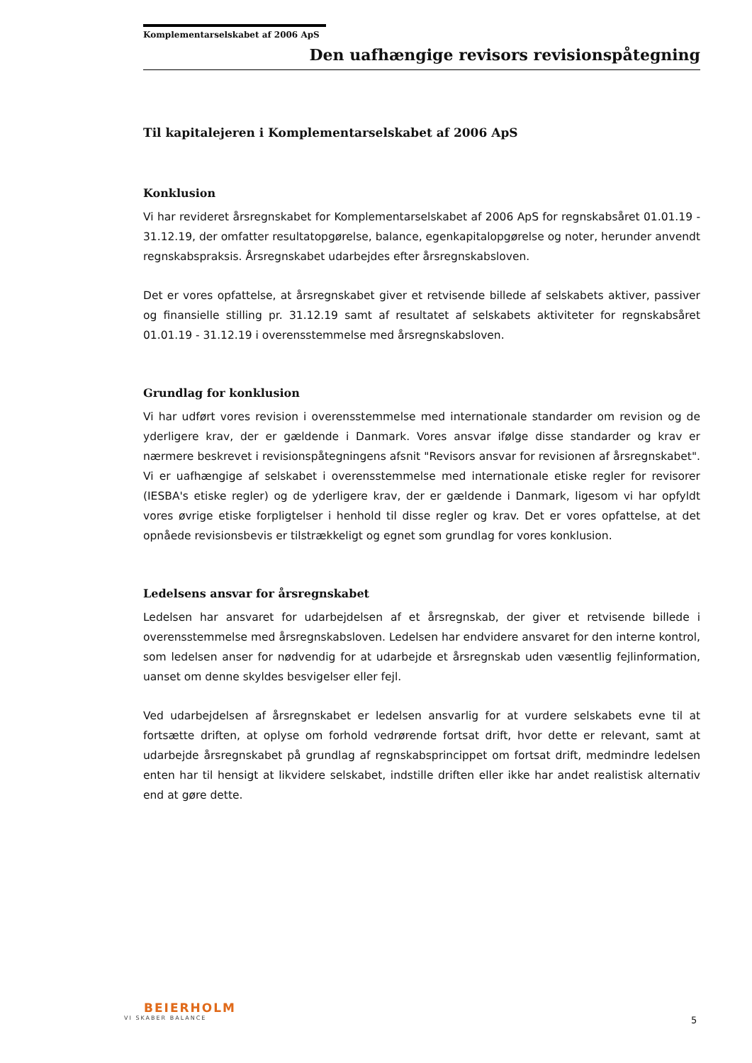Komplementarselskabet af 2006 ApS
Den uafhængige revisors revisionspåtegning
Til kapitalejeren i Komplementarselskabet af 2006 ApS
Konklusion
Vi har revideret årsregnskabet for Komplementarselskabet af 2006 ApS for regnskabsåret 01.01.19 - 31.12.19, der omfatter resultatopgørelse, balance, egenkapitalopgørelse og noter, herunder anvendt regnskabspraksis. Årsregnskabet udarbejdes efter årsregnskabsloven.
Det er vores opfattelse, at årsregnskabet giver et retvisende billede af selskabets aktiver, passiver og finansielle stilling pr. 31.12.19 samt af resultatet af selskabets aktiviteter for regnskabsåret 01.01.19 - 31.12.19 i overensstemmelse med årsregnskabsloven.
Grundlag for konklusion
Vi har udført vores revision i overensstemmelse med internationale standarder om revision og de yderligere krav, der er gældende i Danmark. Vores ansvar ifølge disse standarder og krav er nærmere beskrevet i revisionspåtegningens afsnit "Revisors ansvar for revisionen af årsregnskabet". Vi er uafhængige af selskabet i overensstemmelse med internationale etiske regler for revisorer (IESBA's etiske regler) og de yderligere krav, der er gældende i Danmark, ligesom vi har opfyldt vores øvrige etiske forpligtelser i henhold til disse regler og krav. Det er vores opfattelse, at det opnåede revisionsbevis er tilstrækkeligt og egnet som grundlag for vores konklusion.
Ledelsens ansvar for årsregnskabet
Ledelsen har ansvaret for udarbejdelsen af et årsregnskab, der giver et retvisende billede i overensstemmelse med årsregnskabsloven. Ledelsen har endvidere ansvaret for den interne kontrol, som ledelsen anser for nødvendig for at udarbejde et årsregnskab uden væsentlig fejlinformation, uanset om denne skyldes besvigelser eller fejl.
Ved udarbejdelsen af årsregnskabet er ledelsen ansvarlig for at vurdere selskabets evne til at fortsætte driften, at oplyse om forhold vedrørende fortsat drift, hvor dette er relevant, samt at udarbejde årsregnskabet på grundlag af regnskabsprincippet om fortsat drift, medmindre ledelsen enten har til hensigt at likvidere selskabet, indstille driften eller ikke har andet realistisk alternativ end at gøre dette.
BEIERHOLM
VI SKABER BALANCE
5